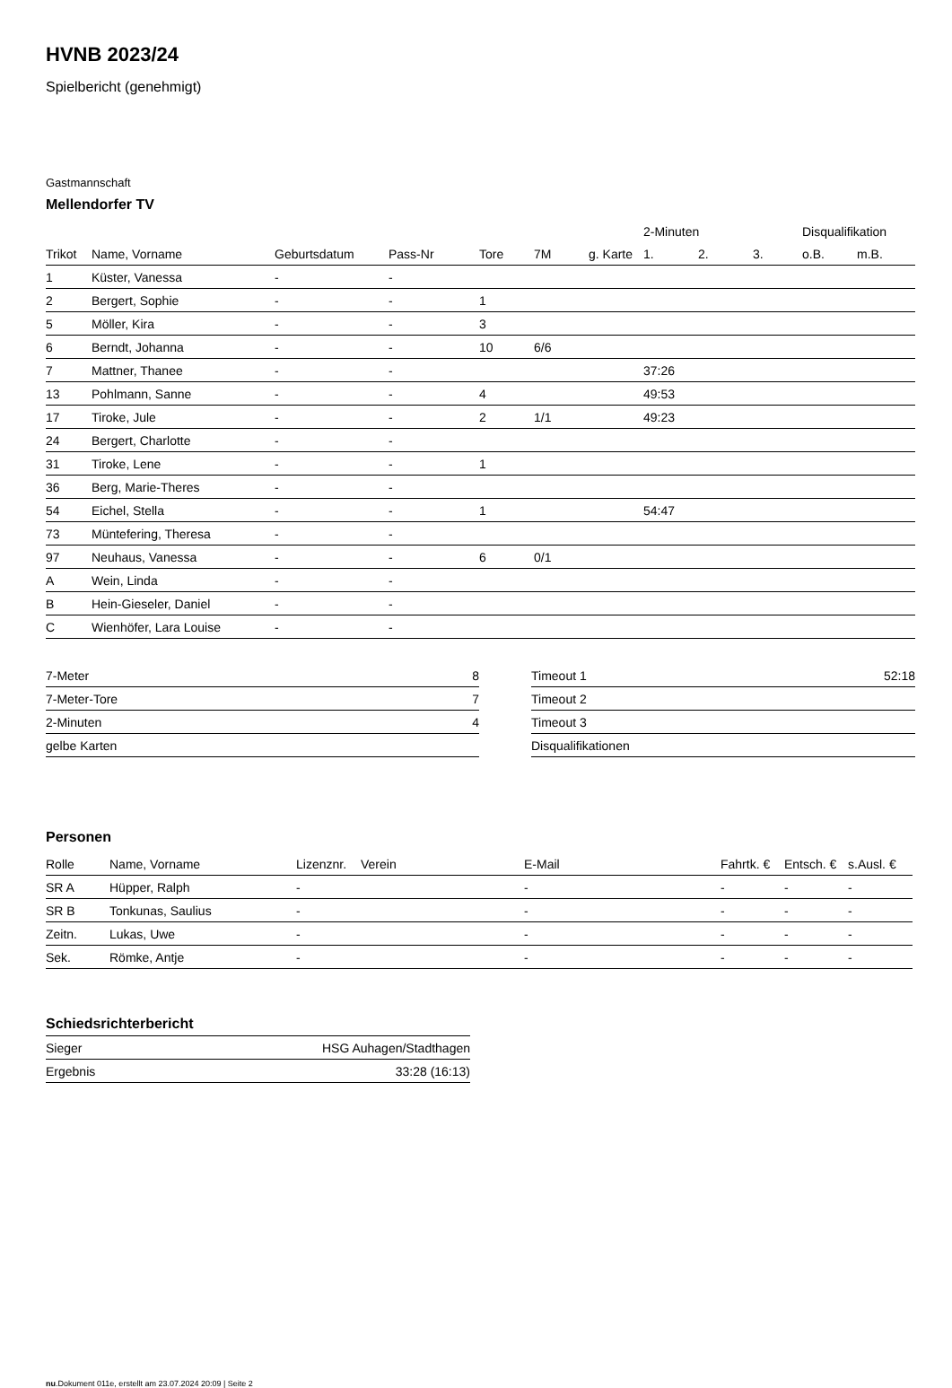HVNB 2023/24
Spielbericht (genehmigt)
Gastmannschaft
Mellendorfer TV
| | | | | | | | 2-Minuten | | | Disqualifikation | |
| --- | --- | --- | --- | --- | --- | --- | --- | --- | --- | --- | --- |
| Trikot | Name, Vorname | Geburtsdatum | Pass-Nr | Tore | 7M | g. Karte | 1. | 2. | 3. | o.B. | m.B. |
| 1 | Küster, Vanessa | - | - | | | | | | | | |
| 2 | Bergert, Sophie | - | - | 1 | | | | | | | |
| 5 | Möller, Kira | - | - | 3 | | | | | | | |
| 6 | Berndt, Johanna | - | - | 10 | 6/6 | | | | | | |
| 7 | Mattner, Thanee | - | - | | | | 37:26 | | | | |
| 13 | Pohlmann, Sanne | - | - | 4 | | | 49:53 | | | | |
| 17 | Tiroke, Jule | - | - | 2 | 1/1 | | 49:23 | | | | |
| 24 | Bergert, Charlotte | - | - | | | | | | | | |
| 31 | Tiroke, Lene | - | - | 1 | | | | | | | |
| 36 | Berg, Marie-Theres | - | - | | | | | | | | |
| 54 | Eichel, Stella | - | - | 1 | | | 54:47 | | | | |
| 73 | Müntefering, Theresa | - | - | | | | | | | | |
| 97 | Neuhaus, Vanessa | - | - | 6 | 0/1 | | | | | | |
| A | Wein, Linda | - | - | | | | | | | | |
| B | Hein-Gieseler, Daniel | - | - | | | | | | | | |
| C | Wienhöfer, Lara Louise | - | - | | | | | | | | |
| 7-Meter | 8 |
| 7-Meter-Tore | 7 |
| 2-Minuten | 4 |
| gelbe Karten | |
| Timeout 1 | 52:18 |
| Timeout 2 | |
| Timeout 3 | |
| Disqualifikationen | |
Personen
| Rolle | Name, Vorname | Lizenznr. | Verein | E-Mail | Fahrtk. € | Entsch. € | s.Ausl. € |
| --- | --- | --- | --- | --- | --- | --- | --- |
| SR A | Hüpper, Ralph | - | | - | - | - | - |
| SR B | Tonkunas, Saulius | - | | - | - | - | - |
| Zeitn. | Lukas, Uwe | - | | - | - | - | - |
| Sek. | Römke, Antje | - | | - | - | - | - |
Schiedsrichterbericht
| Sieger | HSG Auhagen/Stadthagen |
| Ergebnis | 33:28 (16:13) |
nu.Dokument 011e, erstellt am 23.07.2024 20:09 | Seite 2